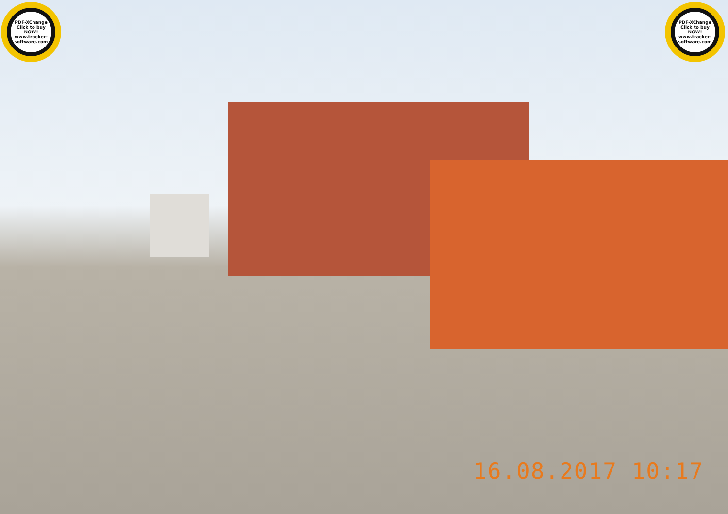PDF-XChange Click to buy NOW! www.tracker-software.com
PDF-XChange Click to buy NOW! www.tracker-software.com
16.08.2017 10:17